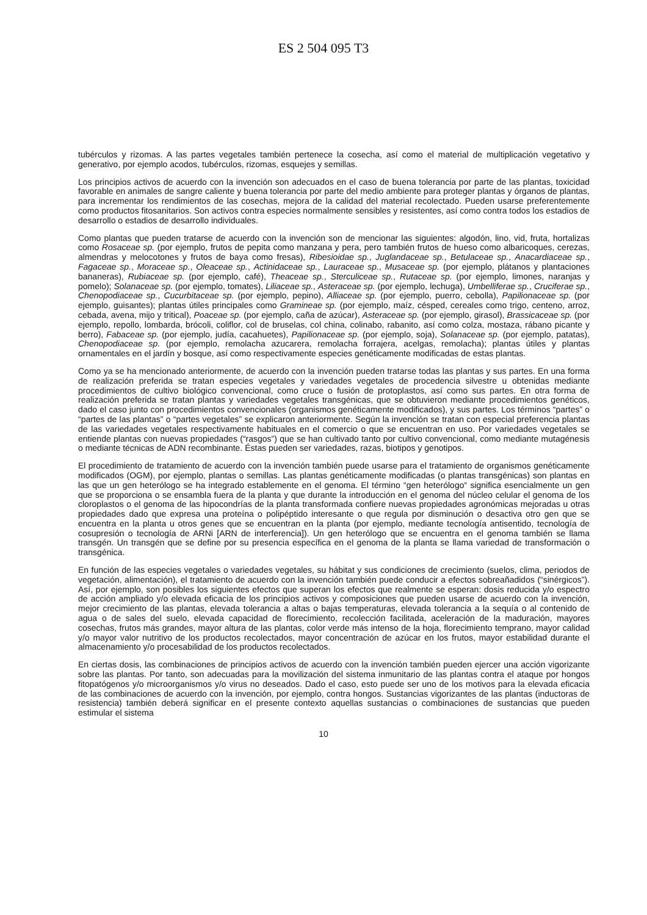ES 2 504 095 T3
tubérculos y rizomas. A las partes vegetales también pertenece la cosecha, así como el material de multiplicación vegetativo y generativo, por ejemplo acodos, tubérculos, rizomas, esquejes y semillas.
Los principios activos de acuerdo con la invención son adecuados en el caso de buena tolerancia por parte de las plantas, toxicidad favorable en animales de sangre caliente y buena tolerancia por parte del medio ambiente para proteger plantas y órganos de plantas, para incrementar los rendimientos de las cosechas, mejora de la calidad del material recolectado. Pueden usarse preferentemente como productos fitosanitarios. Son activos contra especies normalmente sensibles y resistentes, así como contra todos los estadios de desarrollo o estadios de desarrollo individuales.
Como plantas que pueden tratarse de acuerdo con la invención son de mencionar las siguientes: algodón, lino, vid, fruta, hortalizas como Rosaceae sp. (por ejemplo, frutos de pepita como manzana y pera, pero también frutos de hueso como albaricoques, cerezas, almendras y melocotones y frutos de baya como fresas), Ribesioidae sp., Juglandaceae sp., Betulaceae sp., Anacardiaceae sp., Fagaceae sp., Moraceae sp., Oleaceae sp., Actinidaceae sp., Lauraceae sp., Musaceae sp. (por ejemplo, plátanos y plantaciones bananeras), Rubiaceae sp. (por ejemplo, café), Theaceae sp., Sterculiceae sp., Rutaceae sp. (por ejemplo, limones, naranjas y pomelo); Solanaceae sp. (por ejemplo, tomates), Liliaceae sp., Asteraceae sp. (por ejemplo, lechuga), Umbelliferae sp., Cruciferae sp., Chenopodiaceae sp., Cucurbitaceae sp. (por ejemplo, pepino), Alliaceae sp. (por ejemplo, puerro, cebolla), Papilionaceae sp. (por ejemplo, guisantes); plantas útiles principales como Gramineae sp. (por ejemplo, maíz, césped, cereales como trigo, centeno, arroz, cebada, avena, mijo y tritical), Poaceae sp. (por ejemplo, caña de azúcar), Asteraceae sp. (por ejemplo, girasol), Brassicaceae sp. (por ejemplo, repollo, lombarda, brócoli, coliflor, col de bruselas, col china, colinabo, rabanito, así como colza, mostaza, rábano picante y berro), Fabaceae sp. (por ejemplo, judía, cacahuetes), Papilionaceae sp. (por ejemplo, soja), Solanaceae sp. (por ejemplo, patatas), Chenopodiaceae sp. (por ejemplo, remolacha azucarera, remolacha forrajera, acelgas, remolacha); plantas útiles y plantas ornamentales en el jardín y bosque, así como respectivamente especies genéticamente modificadas de estas plantas.
Como ya se ha mencionado anteriormente, de acuerdo con la invención pueden tratarse todas las plantas y sus partes. En una forma de realización preferida se tratan especies vegetales y variedades vegetales de procedencia silvestre u obtenidas mediante procedimientos de cultivo biológico convencional, como cruce o fusión de protoplastos, así como sus partes. En otra forma de realización preferida se tratan plantas y variedades vegetales transgénicas, que se obtuvieron mediante procedimientos genéticos, dado el caso junto con procedimientos convencionales (organismos genéticamente modificados), y sus partes. Los términos “partes” o “partes de las plantas” o “partes vegetales” se explicaron anteriormente. Según la invención se tratan con especial preferencia plantas de las variedades vegetales respectivamente habituales en el comercio o que se encuentran en uso. Por variedades vegetales se entiende plantas con nuevas propiedades (“rasgos”) que se han cultivado tanto por cultivo convencional, como mediante mutagénesis o mediante técnicas de ADN recombinante. Éstas pueden ser variedades, razas, biotipos y genotipos.
El procedimiento de tratamiento de acuerdo con la invención también puede usarse para el tratamiento de organismos genéticamente modificados (OGM), por ejemplo, plantas o semillas. Las plantas genéticamente modificadas (o plantas transgénicas) son plantas en las que un gen heterólogo se ha integrado establemente en el genoma. El término “gen heterólogo“ significa esencialmente un gen que se proporciona o se ensambla fuera de la planta y que durante la introducción en el genoma del núcleo celular el genoma de los cloroplastos o el genoma de las hipocondrías de la planta transformada confiere nuevas propiedades agronómicas mejoradas u otras propiedades dado que expresa una proteína o polipéptido interesante o que regula por disminución o desactiva otro gen que se encuentra en la planta u otros genes que se encuentran en la planta (por ejemplo, mediante tecnología antisentido, tecnología de cosupresión o tecnología de ARNi [ARN de interferencia]). Un gen heterólogo que se encuentra en el genoma también se llama transgén. Un transgén que se define por su presencia específica en el genoma de la planta se llama variedad de transformación o transgénica.
En función de las especies vegetales o variedades vegetales, su hábitat y sus condiciones de crecimiento (suelos, clima, periodos de vegetación, alimentación), el tratamiento de acuerdo con la invención también puede conducir a efectos sobreañadidos (“sinérgicos”). Así, por ejemplo, son posibles los siguientes efectos que superan los efectos que realmente se esperan: dosis reducida y/o espectro de acción ampliado y/o elevada eficacia de los principios activos y composiciones que pueden usarse de acuerdo con la invención, mejor crecimiento de las plantas, elevada tolerancia a altas o bajas temperaturas, elevada tolerancia a la sequía o al contenido de agua o de sales del suelo, elevada capacidad de florecimiento, recolección facilitada, aceleración de la maduración, mayores cosechas, frutos más grandes, mayor altura de las plantas, color verde más intenso de la hoja, florecimiento temprano, mayor calidad y/o mayor valor nutritivo de los productos recolectados, mayor concentración de azúcar en los frutos, mayor estabilidad durante el almacenamiento y/o procesabilidad de los productos recolectados.
En ciertas dosis, las combinaciones de principios activos de acuerdo con la invención también pueden ejercer una acción vigorizante sobre las plantas. Por tanto, son adecuadas para la movilización del sistema inmunitario de las plantas contra el ataque por hongos fitopatógenos y/o microorganismos y/o virus no deseados. Dado el caso, esto puede ser uno de los motivos para la elevada eficacia de las combinaciones de acuerdo con la invención, por ejemplo, contra hongos. Sustancias vigorizantes de las plantas (inductoras de resistencia) también deberá significar en el presente contexto aquellas sustancias o combinaciones de sustancias que pueden estimular el sistema
10